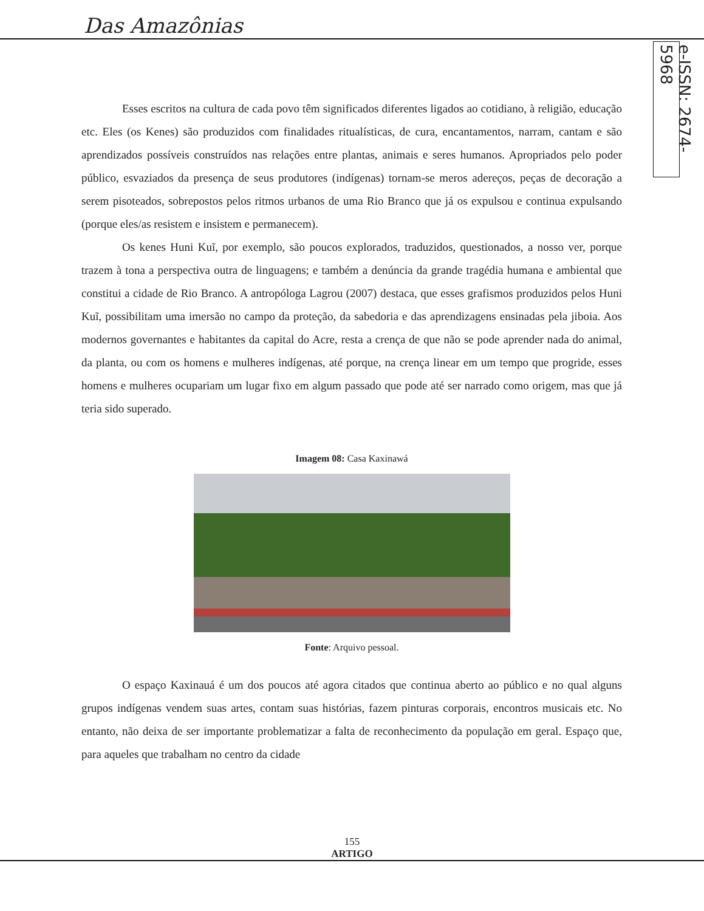Das Amazônias
e-ISSN: 2674-5968
Esses escritos na cultura de cada povo têm significados diferentes ligados ao cotidiano, à religião, educação etc. Eles (os Kenes) são produzidos com finalidades ritualísticas, de cura, encantamentos, narram, cantam e são aprendizados possíveis construídos nas relações entre plantas, animais e seres humanos. Apropriados pelo poder público, esvaziados da presença de seus produtores (indígenas) tornam-se meros adereços, peças de decoração a serem pisoteados, sobrepostos pelos ritmos urbanos de uma Rio Branco que já os expulsou e continua expulsando (porque eles/as resistem e insistem e permanecem).
Os kenes Huni Kuĩ, por exemplo, são poucos explorados, traduzidos, questionados, a nosso ver, porque trazem à tona a perspectiva outra de linguagens; e também a denúncia da grande tragédia humana e ambiental que constitui a cidade de Rio Branco. A antropóloga Lagrou (2007) destaca, que esses grafismos produzidos pelos Huni Kuĩ, possibilitam uma imersão no campo da proteção, da sabedoria e das aprendizagens ensinadas pela jiboia. Aos modernos governantes e habitantes da capital do Acre, resta a crença de que não se pode aprender nada do animal, da planta, ou com os homens e mulheres indígenas, até porque, na crença linear em um tempo que progride, esses homens e mulheres ocupariam um lugar fixo em algum passado que pode até ser narrado como origem, mas que já teria sido superado.
Imagem 08: Casa Kaxinawá
Fonte: Arquivo pessoal.
O espaço Kaxinauá é um dos poucos até agora citados que continua aberto ao público e no qual alguns grupos indígenas vendem suas artes, contam suas histórias, fazem pinturas corporais, encontros musicais etc. No entanto, não deixa de ser importante problematizar a falta de reconhecimento da população em geral. Espaço que, para aqueles que trabalham no centro da cidade
155
ARTIGO